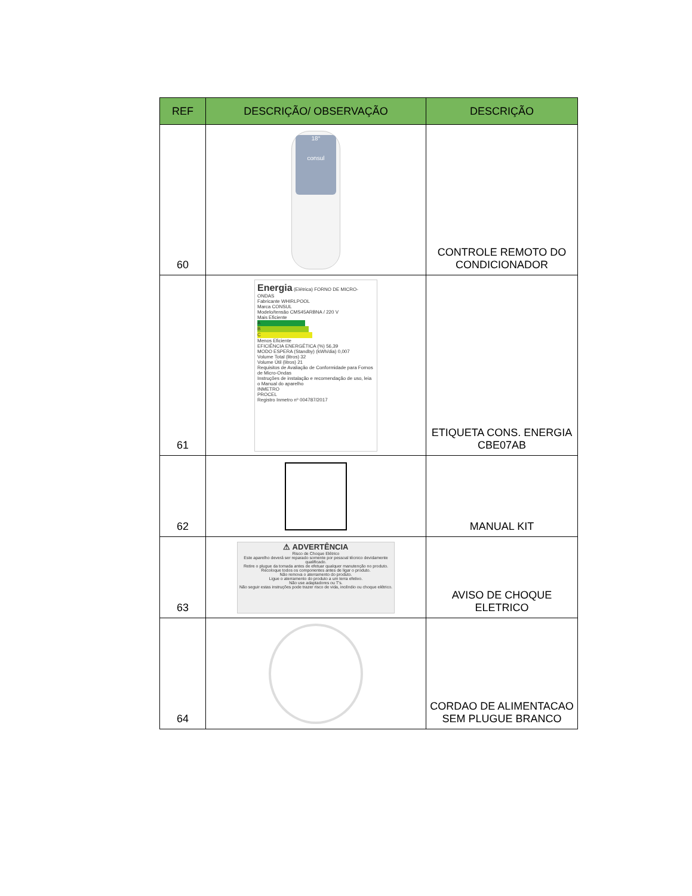| REF | DESCRIÇÃO/ OBSERVAÇÃO | DESCRIÇÃO |
| --- | --- | --- |
| 60 | 18° consul | CONTROLE REMOTO DO CONDICIONADOR |
| 61 | Energia (Elétrica) FORNO DE MICRO-ONDAS Fabricante WHIRLPOOL Marca CONSUL Modelo/tensão CMS45ARBNA / 220 V Mais Eficiente A B C Menos Eficiente EFICIÊNCIA ENERGÉTICA (%) 56,39 MODO ESPERA (Standby) (kWh/dia) 0,007 Volume Total (litros) 32 Volume Útil (litros) 21 Requisitos de Avaliação de Conformidade para Fornos de Micro-Ondas Instruções de instalação e recomendação de uso, leia o Manual do aparelho INMETRO PROCEL Registro Inmetro nº 004787/2017 | ETIQUETA CONS. ENERGIA CBE07AB |
| 62 | | MANUAL KIT |
| 63 | ⚠ ADVERTÊNCIA Risco de Choque Elétrico Este aparelho deverá ser reparado somente por pessoal técnico devidamente qualificado. Retire o plugue da tomada antes de efetuar qualquer manutenção no produto. Recoloque todos os componentes antes de ligar o produto. Não remova o aterramento do produto. Ligue o aterramento do produto a um terra efetivo. Não use adaptadores ou T's. Não seguir estas instruções pode trazer risco de vida, incêndio ou choque elétrico. | AVISO DE CHOQUE ELETRICO |
| 64 | | CORDAO DE ALIMENTACAO SEM PLUGUE BRANCO |